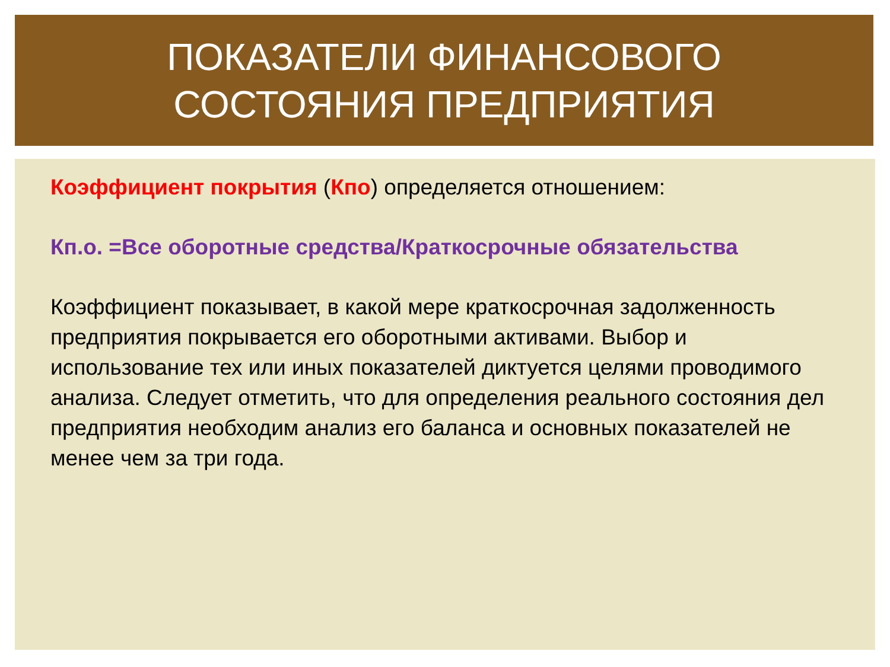ПОКАЗАТЕЛИ ФИНАНСОВОГО
СОСТОЯНИЯ ПРЕДПРИЯТИЯ
Коэффициент покрытия (Кпо) определяется отношением:
Кп.о. =Все оборотные средства/Краткосрочные обязательства
Коэффициент показывает, в какой мере краткосрочная задолженность предприятия покрывается его оборотными активами. Выбор и использование тех или иных показателей диктуется целями проводимого анализа. Следует отметить, что для определения реального состояния дел предприятия необходим анализ его баланса и основных показателей не менее чем за три года.